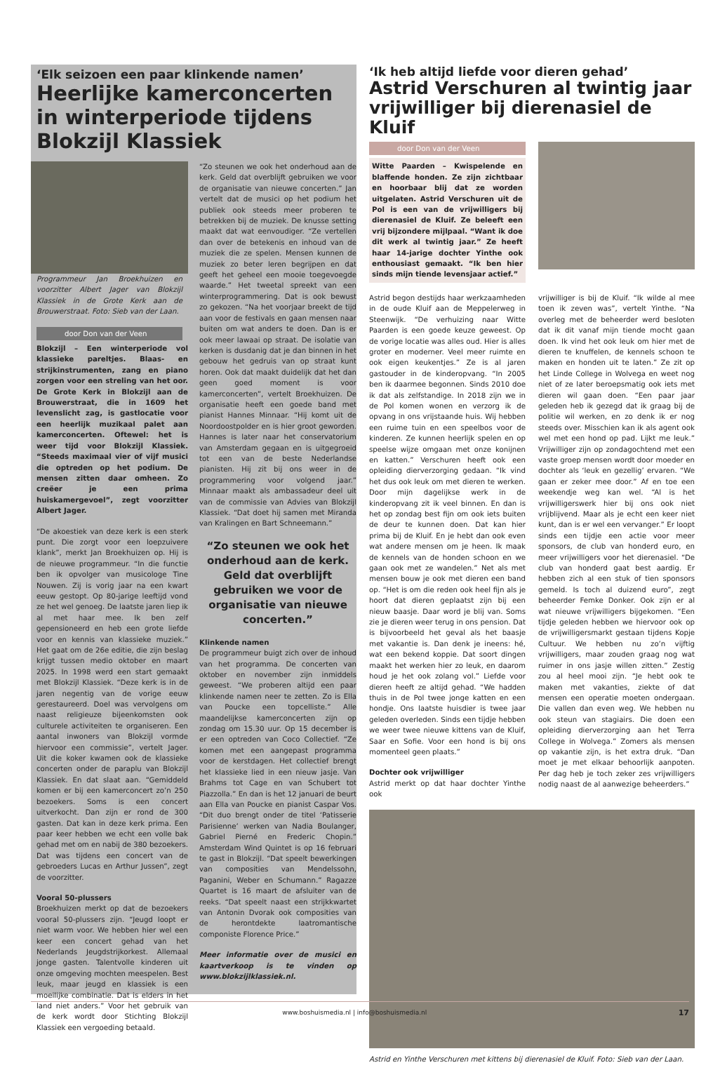‘Elk seizoen een paar klinkende namen’
Heerlijke kamerconcerten in winterperiode tijdens Blokzijl Klassiek
Programmeur Jan Broekhuizen en voorzitter Albert Jager van Blokzijl Klassiek in de Grote Kerk aan de Brouwerstraat. Foto: Sieb van der Laan.
door Don van der Veen
Blokzijl – Een winterperiode vol klassieke pareltjes. Blaas- en strijkinstrumenten, zang en piano zorgen voor een streling van het oor. De Grote Kerk in Blokzijl aan de Brouwerstraat, die in 1609 het levenslicht zag, is gastlocatie voor een heerlijk muzikaal palet aan kamerconcerten. Oftewel: het is weer tijd voor Blokzijl Klassiek. “Steeds maximaal vier of vijf musici die optreden op het podium. De mensen zitten daar omheen. Zo creëer je een prima huiskamergevoel”, zegt voorzitter Albert Jager.
“De akoestiek van deze kerk is een sterk punt. Die zorgt voor een loepzuivere klank”, merkt Jan Broekhuizen op. Hij is de nieuwe programmeur. “In die functie ben ik opvolger van musicologe Tine Nouwen. Zij is vorig jaar na een kwart eeuw gestopt. Op 80-jarige leeftijd vond ze het wel genoeg. De laatste jaren liep ik al met haar mee. Ik ben zelf gepensioneerd en heb een grote liefde voor en kennis van klassieke muziek.” Het gaat om de 26e editie, die zijn beslag krijgt tussen medio oktober en maart 2025. In 1998 werd een start gemaakt met Blokzijl Klassiek. “Deze kerk is in de jaren negentig van de vorige eeuw gerestaureerd. Doel was vervolgens om naast religieuze bijeenkomsten ook culturele activiteiten te organiseren. Een aantal inwoners van Blokzijl vormde hiervoor een commissie”, vertelt Jager. Uit die koker kwamen ook de klassieke concerten onder de paraplu van Blokzijl Klassiek. En dat slaat aan. “Gemiddeld komen er bij een kamerconcert zo’n 250 bezoekers. Soms is een concert uitverkocht. Dan zijn er rond de 300 gasten. Dat kan in deze kerk prima. Een paar keer hebben we echt een volle bak gehad met om en nabij de 380 bezoekers. Dat was tijdens een concert van de gebroeders Lucas en Arthur Jussen”, zegt de voorzitter.
Vooral 50-plussers
Broekhuizen merkt op dat de bezoekers vooral 50-plussers zijn. “Jeugd loopt er niet warm voor. We hebben hier wel een keer een concert gehad van het Nederlands Jeugdstrijkorkest. Allemaal jonge gasten. Talentvolle kinderen uit onze omgeving mochten meespelen. Best leuk, maar jeugd en klassiek is een moeilijke combinatie. Dat is elders in het land niet anders.” Voor het gebruik van de kerk wordt door Stichting Blokzijl Klassiek een vergoeding betaald.
“Zo steunen we ook het onderhoud aan de kerk. Geld dat overblijft gebruiken we voor de organisatie van nieuwe concerten.” Jan vertelt dat de musici op het podium het publiek ook steeds meer proberen te betrekken bij de muziek. De knusse setting maakt dat wat eenvoudiger. “Ze vertellen dan over de betekenis en inhoud van de muziek die ze spelen. Mensen kunnen de muziek zo beter leren begrijpen en dat geeft het geheel een mooie toegevoegde waarde.” Het tweetal spreekt van een winterprogrammering. Dat is ook bewust zo gekozen. “Na het voorjaar breekt de tijd aan voor de festivals en gaan mensen naar buiten om wat anders te doen. Dan is er ook meer lawaai op straat. De isolatie van kerken is dusdanig dat je dan binnen in het gebouw het gedruis van op straat kunt horen. Ook dat maakt duidelijk dat het dan geen goed moment is voor kamerconcerten”, vertelt Broekhuizen. De organisatie heeft een goede band met pianist Hannes Minnaar. “Hij komt uit de Noordoostpolder en is hier groot geworden. Hannes is later naar het conservatorium van Amsterdam gegaan en is uitgegroeid tot een van de beste Nederlandse pianisten. Hij zit bij ons weer in de programmering voor volgend jaar.” Minnaar maakt als ambassadeur deel uit van de commissie van Advies van Blokzijl Klassiek. “Dat doet hij samen met Miranda van Kralingen en Bart Schneemann.”
“Zo steunen we ook het onderhoud aan de kerk. Geld dat overblijft gebruiken we voor de organisatie van nieuwe concerten.”
Klinkende namen
De programmeur buigt zich over de inhoud van het programma. De concerten van oktober en november zijn inmiddels geweest. “We proberen altijd een paar klinkende namen neer te zetten. Zo is Ella van Poucke een topcelliste.” Alle maandelijkse kamerconcerten zijn op zondag om 15.30 uur. Op 15 december is er een optreden van Coco Collectief. “Ze komen met een aangepast programma voor de kerstdagen. Het collectief brengt het klassieke lied in een nieuw jasje. Van Brahms tot Cage en van Schubert tot Piazzolla.” En dan is het 12 januari de beurt aan Ella van Poucke en pianist Caspar Vos. “Dit duo brengt onder de titel ‘Patisserie Parisienne’ werken van Nadia Boulanger, Gabriel Pierné en Frederic Chopin.” Amsterdam Wind Quintet is op 16 februari te gast in Blokzijl. “Dat speelt bewerkingen van composities van Mendelssohn, Paganini, Weber en Schumann.” Ragazze Quartet is 16 maart de afsluiter van de reeks. “Dat speelt naast een strijkkwartet van Antonin Dvorak ook composities van de herontdekte laatromantische componiste Florence Price.”
Meer informatie over de musici en kaartverkoop is te vinden op www.blokzijlklassiek.nl.
‘Ik heb altijd liefde voor dieren gehad’
Astrid Verschuren al twintig jaar vrijwilliger bij dierenasiel de Kluif
door Don van der Veen
Witte Paarden – Kwispelende en blaffende honden. Ze zijn zichtbaar en hoorbaar blij dat ze worden uitgelaten. Astrid Verschuren uit de Pol is een van de vrijwilligers bij dierenasiel de Kluif. Ze beleeft een vrij bijzondere mijlpaal. “Want ik doe dit werk al twintig jaar.” Ze heeft haar 14-jarige dochter Yinthe ook enthousiast gemaakt. “Ik ben hier sinds mijn tiende levensjaar actief.”
Astrid begon destijds haar werkzaamheden in de oude Kluif aan de Meppelerweg in Steenwijk. “De verhuizing naar Witte Paarden is een goede keuze geweest. Op de vorige locatie was alles oud. Hier is alles groter en moderner. Veel meer ruimte en ook eigen keukentjes.” Ze is al jaren gastouder in de kinderopvang. “In 2005 ben ik daarmee begonnen. Sinds 2010 doe ik dat als zelfstandige. In 2018 zijn we in de Pol komen wonen en verzorg ik de opvang in ons vrijstaande huis. Wij hebben een ruime tuin en een speelbos voor de kinderen. Ze kunnen heerlijk spelen en op speelse wijze omgaan met onze konijnen en katten.” Verschuren heeft ook een opleiding dierverzorging gedaan. “Ik vind het dus ook leuk om met dieren te werken. Door mijn dagelijkse werk in de kinderopvang zit ik veel binnen. En dan is het op zondag best fijn om ook iets buiten de deur te kunnen doen. Dat kan hier prima bij de Kluif. En je hebt dan ook even wat andere mensen om je heen. Ik maak de kennels van de honden schoon en we gaan ook met ze wandelen.” Net als met mensen bouw je ook met dieren een band op. “Het is om die reden ook heel fijn als je hoort dat dieren geplaatst zijn bij een nieuw baasje. Daar word je blij van. Soms zie je dieren weer terug in ons pension. Dat is bijvoorbeeld het geval als het baasje met vakantie is. Dan denk je ineens: hé, wat een bekend koppie. Dat soort dingen maakt het werken hier zo leuk, en daarom houd je het ook zolang vol.” Liefde voor dieren heeft ze altijd gehad. “We hadden thuis in de Pol twee jonge katten en een hondje. Ons laatste huisdier is twee jaar geleden overleden. Sinds een tijdje hebben we weer twee nieuwe kittens van de Kluif, Saar en Sofie. Voor een hond is bij ons momenteel geen plaats.”
Dochter ook vrijwilliger
Astrid merkt op dat haar dochter Yinthe ook
vrijwilliger is bij de Kluif. “Ik wilde al mee toen ik zeven was”, vertelt Yinthe. “Na overleg met de beheerder werd besloten dat ik dit vanaf mijn tiende mocht gaan doen. Ik vind het ook leuk om hier met de dieren te knuffelen, de kennels schoon te maken en honden uit te laten.” Ze zit op het Linde College in Wolvega en weet nog niet of ze later beroepsmatig ook iets met dieren wil gaan doen. “Een paar jaar geleden heb ik gezegd dat ik graag bij de politie wil werken, en zo denk ik er nog steeds over. Misschien kan ik als agent ook wel met een hond op pad. Lijkt me leuk.” Vrijwilliger zijn op zondagochtend met een vaste groep mensen wordt door moeder en dochter als ‘leuk en gezellig’ ervaren. “We gaan er zeker mee door.” Af en toe een weekendje weg kan wel. “Al is het vrijwilligerswerk hier bij ons ook niet vrijblijvend. Maar als je echt een keer niet kunt, dan is er wel een vervanger.” Er loopt sinds een tijdje een actie voor meer sponsors, de club van honderd euro, en meer vrijwilligers voor het dierenasiel. “De club van honderd gaat best aardig. Er hebben zich al een stuk of tien sponsors gemeld. Is toch al duizend euro”, zegt beheerder Femke Donker. Ook zijn er al wat nieuwe vrijwilligers bijgekomen. “Een tijdje geleden hebben we hiervoor ook op de vrijwilligersmarkt gestaan tijdens Kopje Cultuur. We hebben nu zo’n vijftig vrijwilligers, maar zouden graag nog wat ruimer in ons jasje willen zitten.” Zestig zou al heel mooi zijn. “Je hebt ook te maken met vakanties, ziekte of dat mensen een operatie moeten ondergaan. Die vallen dan even weg. We hebben nu ook steun van stagiairs. Die doen een opleiding dierverzorging aan het Terra College in Wolvega.” Zomers als mensen op vakantie zijn, is het extra druk. “Dan moet je met elkaar behoorlijk aanpoten. Per dag heb je toch zeker zes vrijwilligers nodig naast de al aanwezige beheerders.”
Astrid en Yinthe Verschuren met kittens bij dierenasiel de Kluif. Foto: Sieb van der Laan.
www.boshuismedia.nl | info@boshuismedia.nl 17